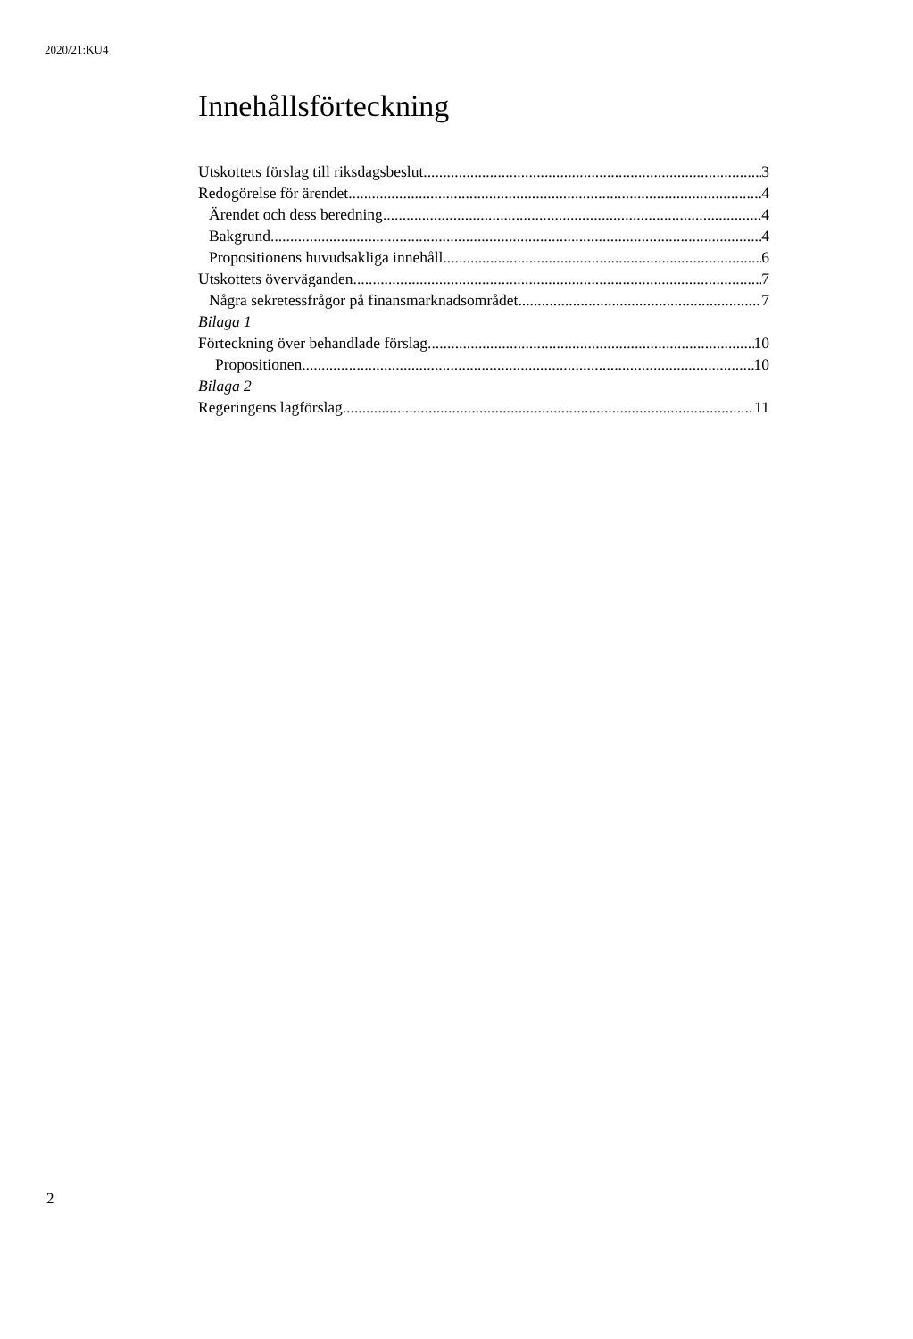2020/21:KU4
Innehållsförteckning
Utskottets förslag till riksdagsbeslut 3
Redogörelse för ärendet 4
Ärendet och dess beredning 4
Bakgrund 4
Propositionens huvudsakliga innehåll 6
Utskottets överväganden 7
Några sekretessfrågor på finansmarknadsområdet 7
Bilaga 1
Förteckning över behandlade förslag 10
Propositionen 10
Bilaga 2
Regeringens lagförslag 11
2